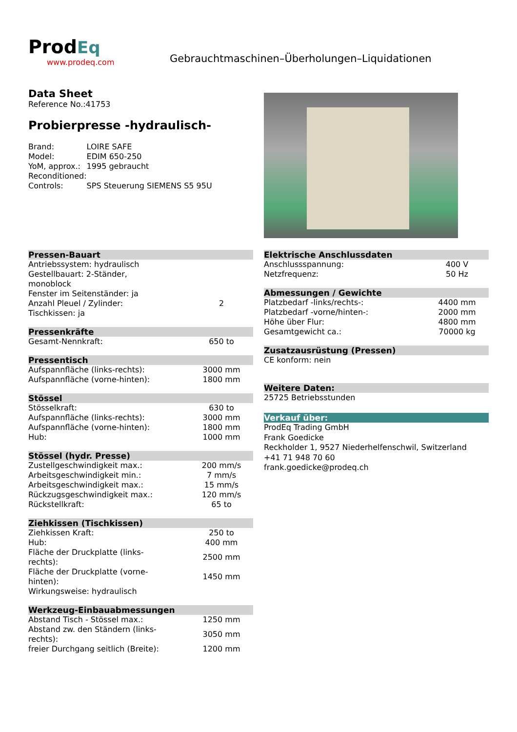Prod Eq
www.prodeq.com
Gebrauchtmaschinen–Überholungen–Liquidationen
Data Sheet
Reference No.:41753
Probierpresse -hydraulisch-
| Brand: | LOIRE SAFE |
| Model: | EDIM 650-250 |
| YoM, approx.: | 1995 gebraucht |
| Reconditioned: | |
| Controls: | SPS Steuerung SIEMENS S5 95U |
Pressen-Bauart
| Antriebssystem: hydraulisch | |
| Gestellbauart: 2-Ständer, monoblock | |
| Fenster im Seitenständer: ja | |
| Anzahl Pleuel / Zylinder: | 2 |
| Tischkissen: ja | |
Pressenkräfte
| Gesamt-Nennkraft: | 650 to |
Pressentisch
| Aufspannfläche (links-rechts): | 3000 mm |
| Aufspannfläche (vorne-hinten): | 1800 mm |
Stössel
| Stösselkraft: | 630 to |
| Aufspannfläche (links-rechts): | 3000 mm |
| Aufspannfläche (vorne-hinten): | 1800 mm |
| Hub: | 1000 mm |
Stössel (hydr. Presse)
| Zustellgeschwindigkeit max.: | 200 mm/s |
| Arbeitsgeschwindigkeit min.: | 7 mm/s |
| Arbeitsgeschwindigkeit max.: | 15 mm/s |
| Rückzugsgeschwindigkeit max.: | 120 mm/s |
| Rückstellkraft: | 65 to |
Ziehkissen (Tischkissen)
| Ziehkissen Kraft: | 250 to |
| Hub: | 400 mm |
| Fläche der Druckplatte (links- rechts): | 2500 mm |
| Fläche der Druckplatte (vorne- hinten): | 1450 mm |
| Wirkungsweise: hydraulisch | |
Werkzeug-Einbauabmessungen
| Abstand Tisch - Stössel max.: | 1250 mm |
| Abstand zw. den Ständern (links- rechts): | 3050 mm |
| freier Durchgang seitlich (Breite): | 1200 mm |
Elektrische Anschlussdaten
| Anschlussspannung: | 400 V |
| Netzfrequenz: | 50 Hz |
Abmessungen / Gewichte
| Platzbedarf -links/rechts-: | 4400 mm |
| Platzbedarf -vorne/hinten-: | 2000 mm |
| Höhe über Flur: | 4800 mm |
| Gesamtgewicht ca.: | 70000 kg |
Zusatzausrüstung (Pressen)
CE konform: nein
Weitere Daten:
25725 Betriebsstunden
Verkauf über:
ProdEq Trading GmbH
Frank Goedicke
Reckholder 1, 9527 Niederhelfenschwil, Switzerland
+41 71 948 70 60
frank.goedicke@prodeq.ch